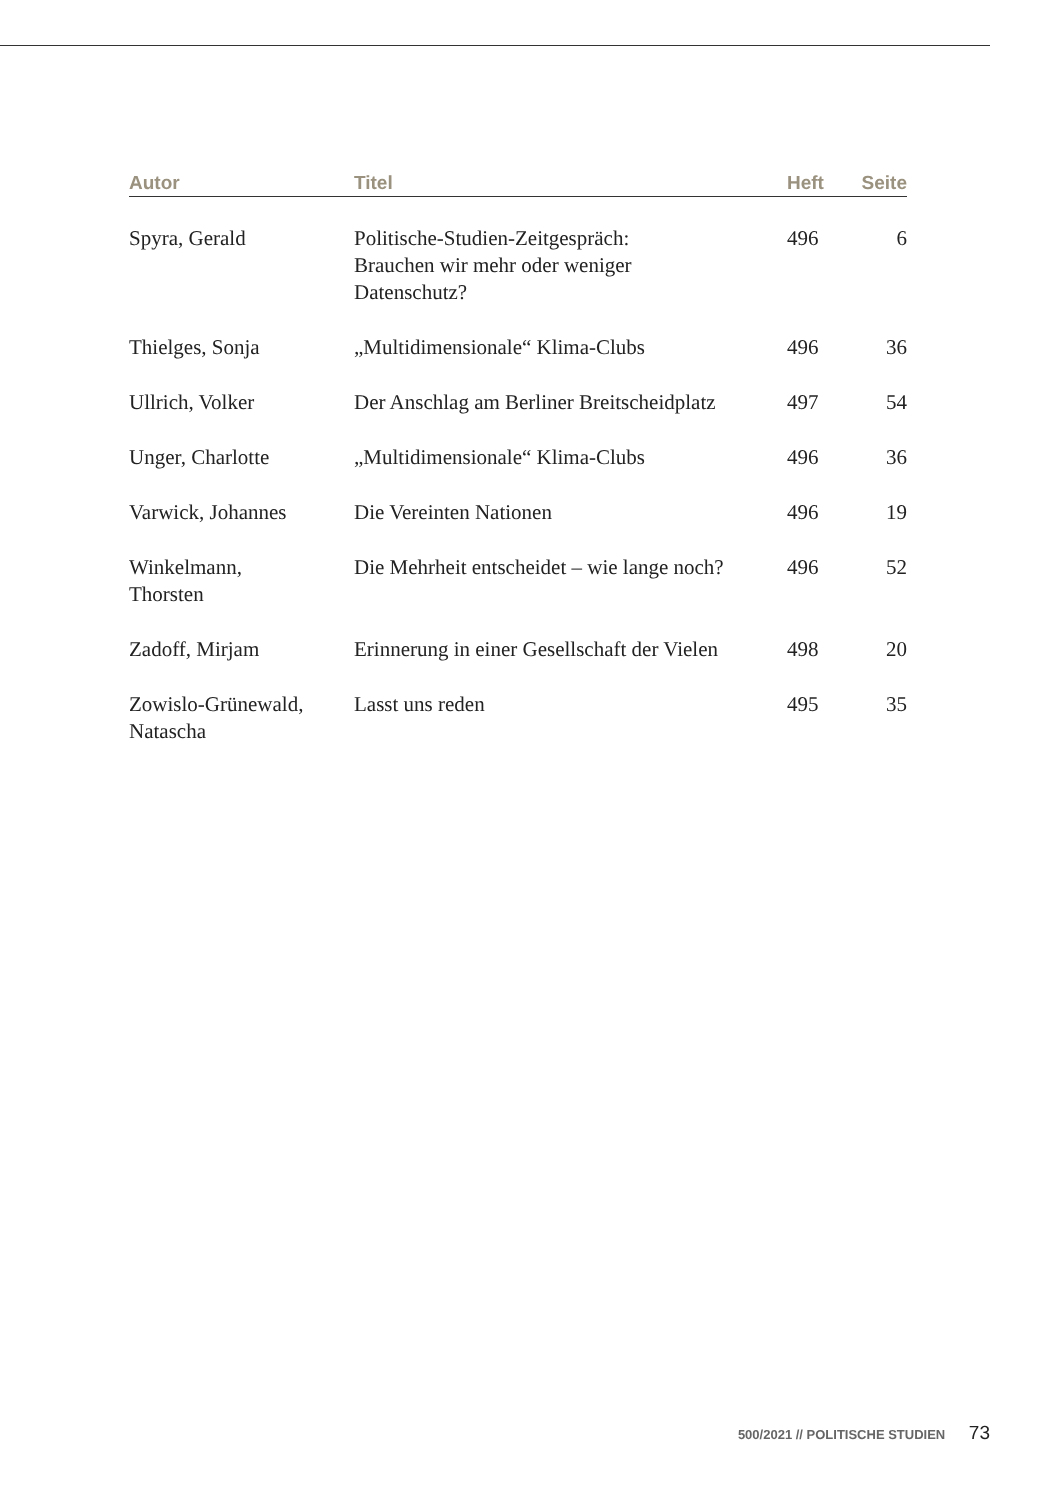| Autor | Titel | Heft | Seite |
| --- | --- | --- | --- |
| Spyra, Gerald | Politische-Studien-Zeitgespräch: Brauchen wir mehr oder weniger Datenschutz? | 496 | 6 |
| Thielges, Sonja | „Multidimensionale“ Klima-Clubs | 496 | 36 |
| Ullrich, Volker | Der Anschlag am Berliner Breitscheidplatz | 497 | 54 |
| Unger, Charlotte | „Multidimensionale“ Klima-Clubs | 496 | 36 |
| Varwick, Johannes | Die Vereinten Nationen | 496 | 19 |
| Winkelmann, Thorsten | Die Mehrheit entscheidet – wie lange noch? | 496 | 52 |
| Zadoff, Mirjam | Erinnerung in einer Gesellschaft der Vielen | 498 | 20 |
| Zowislo-Grünewald, Natascha | Lasst uns reden | 495 | 35 |
500/2021 // POLITISCHE STUDIEN 73